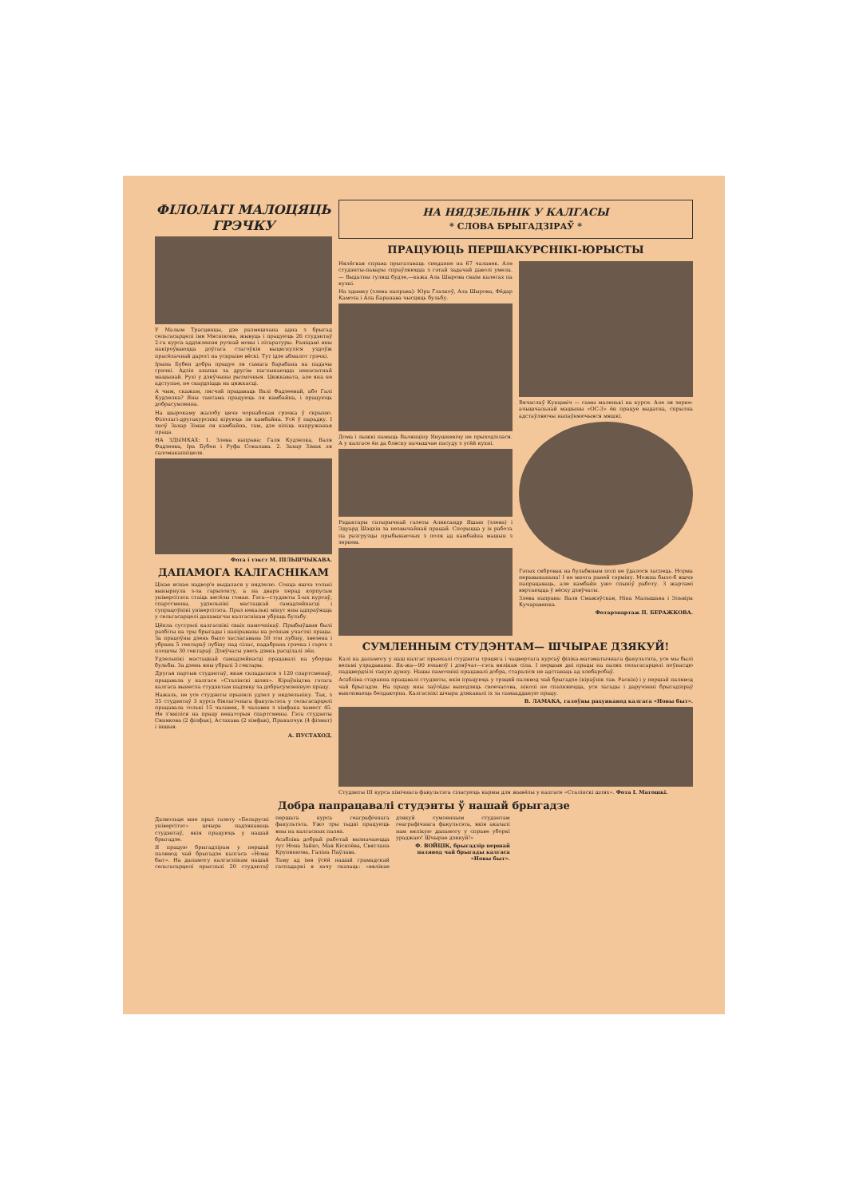ФІЛОЛАГІ МАЛОЦЯЦЬ ГРЭЧКУ
У Малым Трасцянцы, дзе размешчана адна з брыгад сельгасарцелі імя Мяснікова, жывуць і працуюць 26 студэнтаў 2-га курса аддзялення рускай мовы і літаратуры. Ранiцамі яны накіроўваюцца доўгага стагоўкія выцягнуліся уздоўж прасёлачнай дарогі на ускраіне вёскі. Тут ідзе абмалот грэчкі.
Ірына Бубен добра працуе ля самага барабана на падачы грэчкі. Адзін ахапак за другім паглынаюцца ненасытнай машынай. Рухі у дзяўчыны рытмічныя. Цяжкавата, але яна не адступае, не скардзіцца на цяжкасці.
А чым, скажам, лягчэй працаваць Валі Фадзеевай, або Галі Кудзелка? Яны таксама працуюць ля камбайна, і працуюць добрасумленна.
На шырокаму жалобу цячэ чорнабокая грэчка ў скрыню. Філолагі-другакурснікі кіруюць ля камбайна. Усё ў парадку. І зноў Захар Зімак ля камбайна, там, дзе кіпіць напружаная праца.
НА ЗДЫМКАХ: 1. Злева направа: Галя Кудзелка, Валя Фадзеева, Іра Бубен і Руфа Сокалава. 2. Захар Зімак ля саломакапніцеля.
Фота і тэкст М. ПІЛЬШЧЫКАВА.
ДАПАМОГА КАЛГАСНІКАМ
Ціхае яснае надвор'е выдалася у нядзелю. Сонца яшчэ толькі вынырнула з-за гарызонту, а на дварэ перад корпусам універсітэта стаіць вясёлы гоман. Гэта—студэнты 5-ых курсаў, спартсмены, удзельнікі мастацкай самадзейнасці і супрацоўнікі універсітэта. Праз некалькі мінут яны адпраўяцца у сельгасарцелі дапамагчы калгаснікам убраць бульбу.
Цёпла сустрэлі калгаснікі сваіх памочнікаў. Прыбыўшыя былі разбіты на тры брыгады і накіраваны на розныя участкі працы. За працоўны дзень было засласавана 50 тон лубіну, звезена і убрана 5 гектараў лубіну пад сілас, падабрана грэчка і гарох з плошчы 30 гектараў. Дзяўчаты увесь дзень расцілалі лён.
Удзельнікі мастацкай самадзейнасці працавалі на уборцы бульбы. За дзень яны убралі 3 гектары.
Другая партыя студэнтаў, якая складалася з 120 спартсменаў, працавала у калгасе «Сталінскі шлях». Кіраўніцтва гэтага калгаса вынесла студэнтам падзяку за добрасумленную працу.
Нажаль, не усе студэнты прынялі удзел у нядзельніку. Так, з 35 студэнтаў 3 курса біялагічнага факультэта у сельгасарцелі працавала толькі 15 чалавек, 9 чалавек з хімфака замест 45. Не з'явіліся на працу некаторыя спартсмены. Гэта студэнты Сянякова (2 філфак), Астахава (2 хімфак), Пракапчук (4 фізмат) і іншыя.
А. ПУСТАХОД.
НА НЯДЗЕЛЬНІК У КАЛГАСЫ
* СЛОВА БРЫГАДЗІРАЎ *
ПРАЦУЮЦЬ ПЕРШАКУРСНІКІ-ЮРЫСТЫ
Нялёгкая справа прыгатаваць снеданне на 67 чалавек. Але студэнты-павары спраўляюцца з гэтай задачай даволі умела. — Выдатны гуляш будзе,—кажа Ала Шырова сваім калегах па кухні.
На здымку (злева направа): Юра Глазкоў, Ала Шырова, Фёдар Камоза і Ала Баранава чысцяць бульбу.
Дома і лыжкі памыць Валянціну Янушкевічу не прыходзілася. А у калгасе ён да бляску начышчае пасуду з усёй кухні.
Рэдактары сатырычнай газеты Аляксандр Яшын (злева) і Эдуард Шэцхін за незвычайнай працай. Спорыцца у іх работа па разгрузцы прыбываючых з поля ад камбайна машын з зернем.
Вячаслаў Кунцэвіч — самы маленькі на курсе. Але ля зерне-ачышчальнай машыны «ОС-3» ён працуе выдатна, спрытна адстаўляючы напаўняючыяся мяшкі.
Гэтых сябровак на бульбяным полі не ўдалося заспець. Норма перавыканана! І не многа раней тэрміну. Можна было-б яшчэ папрацаваць, але камбайн ужо спыніў работу. З жартамі вяртаюцца ў вёску дзяўчаты.
Злева направа: Валя Смажэўская, Ніна Малышава і Эльвіра Кучаравенка.
Фотарэпартаж П. БЕРАЖКОВА.
СУМЛЕННЫМ СТУДЭНТАМ— ШЧЫРАЕ ДЗЯКУЙ!
Калі на дапамогу у наш калгас прыехалі студэнты трэцяга і чацвертага курсаў фізіка-матэматычнага факультэта, усе мы былі вельмі узрадаваны. Як-жа—90 юнакоў і дзяўчат—гэта вялікая сіла. І першыя дні працы на палях сельгасарцелі поўнасцю падцвердзілі такую думку. Нашы памочнікі працавалі добра, стараліся не адставаць ад хлебаробаў.
Асабліва старанна працавалі студэнты, якія працуюць у трэцяй палявод чай брыгадзе (кіраўнік тав. Раскін) і у першай палявод чай брыгадзе. На працу яны заўсёды выходзяць своечасова, ніколі не спазняюцца, усе загады і даручэнні брыгадзіраў выконваюць бездакорна. Калгаснікі шчыра дзякавалі іх за самаадданую працу.
В. ЛАМАКА, галоўны рахункавод калгаса «Новы быт».
Студэнты III курса хімічнага факультэта сіласуюць кармы для жывёлы у калгасе «Сталінскі шлях». Фота І. Матошкі.
Добра папрацавалі студэнты ў нашай брыгадзе
Дазвольце мне праз газету «Беларускі універсітэт» шчыра падзякаваць студэнтаў, якія працуюць у нашай брыгадзе.
Я працую брыгадзірам у першай палявод чай брыгадзе калгаса «Новы быт». На дапамогу калгаснікам нашай сельгасарцелі прыслалі 20 студэнтаў першага курса геаграфічнага факультэта. Ужо тры тыдні працуюць яны на калгасных палях.
Асабліва добрай работай вызначаюцца тут Нона Зайко, Мая Кісялёва, Святлана Крупянкова, Галіна Паўлава.
Таму ад імя ўсёй нашай грамадскай гаспадаркі я хачу сказаць: «вялікае дзякуй сумленным студэнтам геаграфічнага факультэта, якія аказалі нам вялікую дапамогу у справе уборкі ураджаю! Шчырае дзякуй!»
Ф. ВОЙЦІК, брыгадзір першай палявод чай брыгады калгаса «Новы быт».